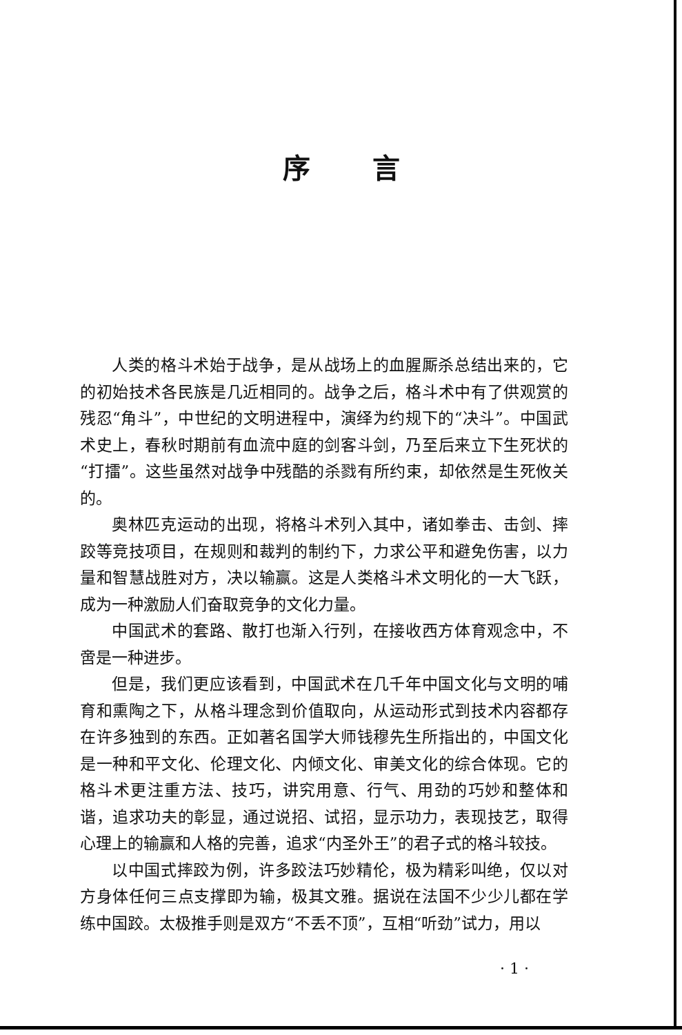序言
人类的格斗术始于战争，是从战场上的血腥厮杀总结出来的，它的初始技术各民族是几近相同的。战争之后，格斗术中有了供观赏的残忍“角斗”，中世纪的文明进程中，演绎为约规下的“决斗”。中国武术史上，春秋时期前有血流中庭的剑客斗剑，乃至后来立下生死状的“打擂”。这些虽然对战争中残酷的杀戮有所约束，却依然是生死攸关的。
奥林匹克运动的出现，将格斗术列入其中，诸如拳击、击剑、摔跤等竞技项目，在规则和裁判的制约下，力求公平和避免伤害，以力量和智慧战胜对方，决以输赢。这是人类格斗术文明化的一大飞跃，成为一种激励人们奋取竞争的文化力量。
中国武术的套路、散打也渐入行列，在接收西方体育观念中，不啻是一种进步。
但是，我们更应该看到，中国武术在几千年中国文化与文明的哺育和熏陶之下，从格斗理念到价值取向，从运动形式到技术内容都存在许多独到的东西。正如著名国学大师钱穆先生所指出的，中国文化是一种和平文化、伦理文化、内倾文化、审美文化的综合体现。它的格斗术更注重方法、技巧，讲究用意、行气、用劲的巧妙和整体和谐，追求功夫的彰显，通过说招、试招，显示功力，表现技艺，取得心理上的输赢和人格的完善，追求“内圣外王”的君子式的格斗较技。
以中国式摔跤为例，许多跤法巧妙精伦，极为精彩叫绝，仅以对方身体任何三点支撑即为输，极其文雅。据说在法国不少少儿都在学练中国跤。太极推手则是双方“不丢不顶”，互相“听劲”试力，用以
· 1 ·